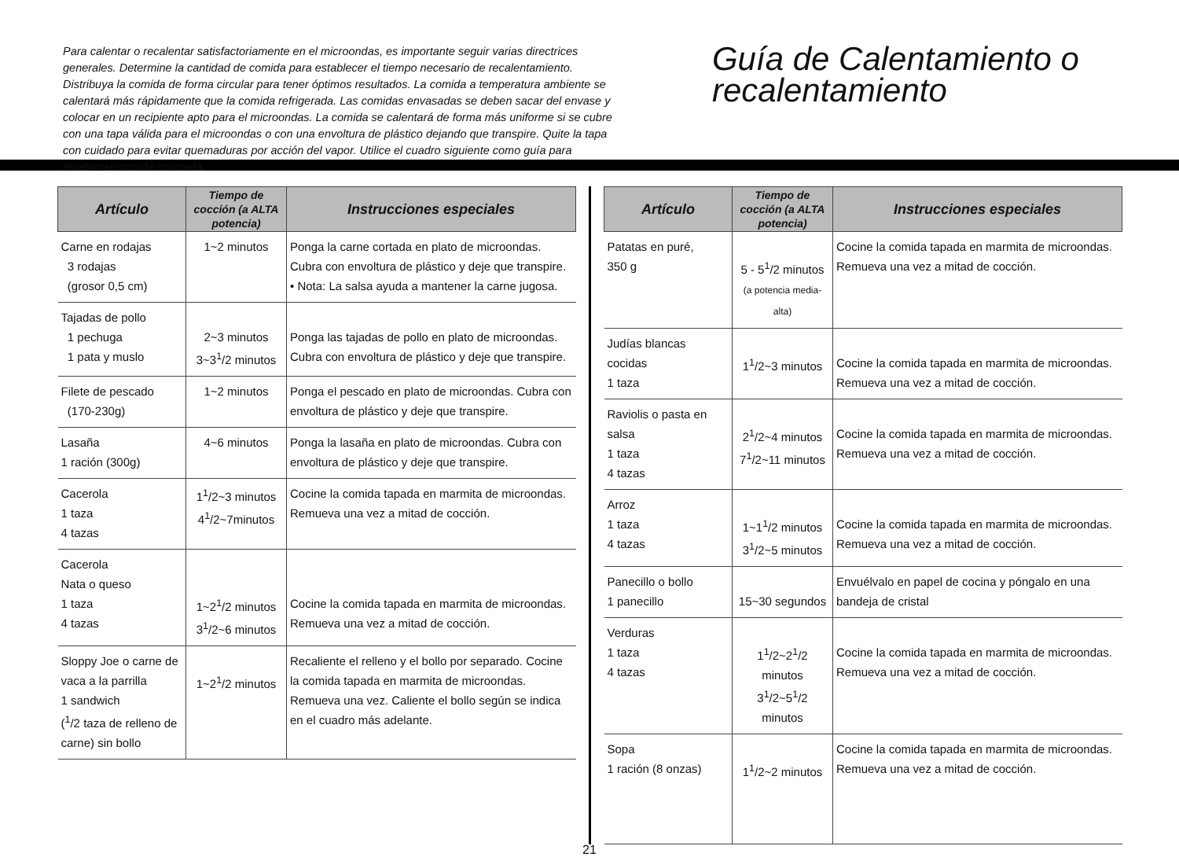Para calentar o recalentar satisfactoriamente en el microondas, es importante seguir varias directrices generales. Determine la cantidad de comida para establecer el tiempo necesario de recalentamiento. Distribuya la comida de forma circular para tener óptimos resultados. La comida a temperatura ambiente se calentará más rápidamente que la comida refrigerada. Las comidas envasadas se deben sacar del envase y colocar en un recipiente apto para el microondas. La comida se calentará de forma más uniforme si se cubre con una tapa válida para el microondas o con una envoltura de plástico dejando que transpire. Quite la tapa con cuidado para evitar quemaduras por acción del vapor. Utilice el cuadro siguiente como guía para recalentar comida cocinada.
Guía de Calentamiento o recalentamiento
| Artículo | Tiempo de cocción (a ALTA potencia) | Instrucciones especiales |
| --- | --- | --- |
| Carne en rodajas 3 rodajas (grosor 0,5 cm) | 1~2 minutos | Ponga la carne cortada en plato de microondas. Cubra con envoltura de plástico y deje que transpire. • Nota: La salsa ayuda a mantener la carne jugosa. |
| Tajadas de pollo 1 pechuga 1 pata y muslo | 2~3 minutos 3~3<sup>1</sup>/2 minutos | Ponga las tajadas de pollo en plato de microondas. Cubra con envoltura de plástico y deje que transpire. |
| Filete de pescado (170-230g) | 1~2 minutos | Ponga el pescado en plato de microondas. Cubra con envoltura de plástico y deje que transpire. |
| Lasaña 1 ración (300g) | 4~6 minutos | Ponga la lasaña en plato de microondas. Cubra con envoltura de plástico y deje que transpire. |
| Cacerola 1 taza 4 tazas | 1<sup>1</sup>/2~3 minutos 4<sup>1</sup>/2~7minutos | Cocine la comida tapada en marmita de microondas. Remueva una vez a mitad de cocción. |
| Cacerola Nata o queso 1 taza 4 tazas | 1~2<sup>1</sup>/2 minutos 3<sup>1</sup>/2~6 minutos | Cocine la comida tapada en marmita de microondas. Remueva una vez a mitad de cocción. |
| Sloppy Joe o carne de vaca a la parrilla 1 sandwich (<sup>1</sup>/2 taza de relleno de carne) sin bollo | 1~2<sup>1</sup>/2 minutos | Recaliente el relleno y el bollo por separado. Cocine la comida tapada en marmita de microondas. Remueva una vez. Caliente el bollo según se indica en el cuadro más adelante. |
| Artículo | Tiempo de cocción (a ALTA potencia) | Instrucciones especiales |
| --- | --- | --- |
| Patatas en puré, 350 g | 5 - 5<sup>1</sup>/2 minutos (a potencia media-alta) | Cocine la comida tapada en marmita de microondas. Remueva una vez a mitad de cocción. |
| Judías blancas cocidas 1 taza | 1<sup>1</sup>/2~3 minutos | Cocine la comida tapada en marmita de microondas. Remueva una vez a mitad de cocción. |
| Raviolis o pasta en salsa 1 taza 4 tazas | 2<sup>1</sup>/2~4 minutos 7<sup>1</sup>/2~11 minutos | Cocine la comida tapada en marmita de microondas. Remueva una vez a mitad de cocción. |
| Arroz 1 taza 4 tazas | 1~1<sup>1</sup>/2 minutos 3<sup>1</sup>/2~5 minutos | Cocine la comida tapada en marmita de microondas. Remueva una vez a mitad de cocción. |
| Panecillo o bollo 1 panecillo | 15~30 segundos | Envuélvalo en papel de cocina y póngalo en una bandeja de cristal |
| Verduras 1 taza 4 tazas | 1<sup>1</sup>/2~2<sup>1</sup>/2 minutos 3<sup>1</sup>/2~5<sup>1</sup>/2 minutos | Cocine la comida tapada en marmita de microondas. Remueva una vez a mitad de cocción. |
| Sopa 1 ración (8 onzas) | 1<sup>1</sup>/2~2 minutos | Cocine la comida tapada en marmita de microondas. Remueva una vez a mitad de cocción. |
21